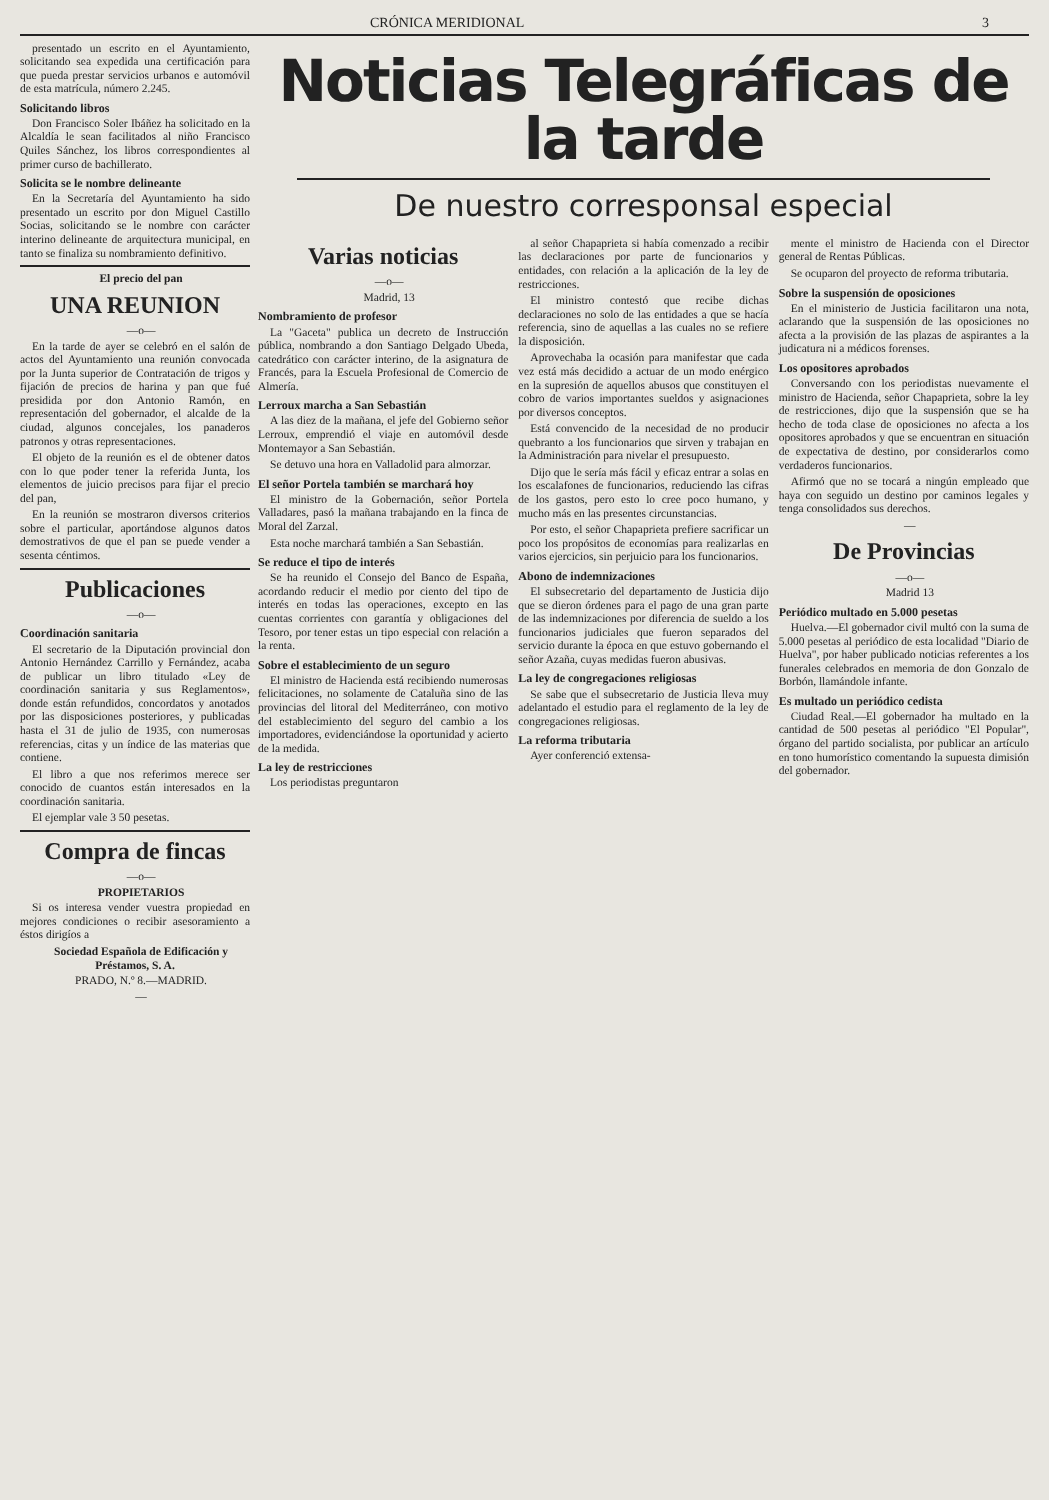CRÓNICA MERIDIONAL 3
presentado un escrito en el Ayuntamiento, solicitando sea expedida una certificación para que pueda prestar servicios urbanos e automóvil de esta matrícula, número 2.245.
Solicitando libros
Don Francisco Soler Ibáñez ha solicitado en la Alcaldía le sean facilitados al niño Francisco Quiles Sánchez, los libros correspondientes al primer curso de bachillerato.
Solicita se le nombre delineante
En la Secretaría del Ayuntamiento ha sido presentado un escrito por don Miguel Castillo Socias, solicitando se le nombre con carácter interino delineante de arquitectura municipal, en tanto se finaliza su nombramiento definitivo.
El precio del pan
UNA REUNION
—o—
En la tarde de ayer se celebró en el salón de actos del Ayuntamiento una reunión convocada por la Junta superior de Contratación de trigos y fijación de precios de harina y pan que fué presidida por don Antonio Ramón, en representación del gobernador, el alcalde de la ciudad, algunos concejales, los panaderos patronos y otras representaciones.
El objeto de la reunión es el de obtener datos con lo que poder tener la referida Junta, los elementos de juicio precisos para fijar el precio del pan,
En la reunión se mostraron diversos criterios sobre el particular, aportándose algunos datos demostrativos de que el pan se puede vender a sesenta céntimos.
Publicaciones
—o—
Coordinación sanitaria
El secretario de la Diputación provincial don Antonio Hernández Carrillo y Fernández, acaba de publicar un libro titulado «Ley de coordinación sanitaria y sus Reglamentos», donde están refundidos, concordatos y anotados por las disposiciones posteriores, y publicadas hasta el 31 de julio de 1935, con numerosas referencias, citas y un índice de las materias que contiene.
El libro a que nos referimos merece ser conocido de cuantos están interesados en la coordinación sanitaria.
El ejemplar vale 3 50 pesetas.
Compra de fincas
—o—
PROPIETARIOS
Si os interesa vender vuestra propiedad en mejores condiciones o recibir asesoramiento a éstos dirigíos a
Sociedad Española de Edificación y Préstamos, S. A.
PRADO, N.º 8.—MADRID.
—
Noticias Telegráficas de la tarde
De nuestro corresponsal especial
Varias noticias
—o—
Madrid, 13
Nombramiento de profesor
La "Gaceta" publica un decreto de Instrucción pública, nombrando a don Santiago Delgado Ubeda, catedrático con carácter interino, de la asignatura de Francés, para la Escuela Profesional de Comercio de Almería.
Lerroux marcha a San Sebastián
A las diez de la mañana, el jefe del Gobierno señor Lerroux, emprendió el viaje en automóvil desde Montemayor a San Sebastián.
Se detuvo una hora en Valladolid para almorzar.
El señor Portela también se marchará hoy
El ministro de la Gobernación, señor Portela Valladares, pasó la mañana trabajando en la finca de Moral del Zarzal.
Esta noche marchará también a San Sebastián.
Se reduce el tipo de interés
Se ha reunido el Consejo del Banco de España, acordando reducir el medio por ciento del tipo de interés en todas las operaciones, excepto en las cuentas corrientes con garantía y obligaciones del Tesoro, por tener estas un tipo especial con relación a la renta.
Sobre el establecimiento de un seguro
El ministro de Hacienda está recibiendo numerosas felicitaciones, no solamente de Cataluña sino de las provincias del litoral del Mediterráneo, con motivo del establecimiento del seguro del cambio a los importadores, evidenciándose la oportunidad y acierto de la medida.
La ley de restricciones
Los periodistas preguntaron
al señor Chapaprieta si había comenzado a recibir las declaraciones por parte de funcionarios y entidades, con relación a la aplicación de la ley de restricciones.
El ministro contestó que recibe dichas declaraciones no solo de las entidades a que se hacía referencia, sino de aquellas a las cuales no se refiere la disposición.
Aprovechaba la ocasión para manifestar que cada vez está más decidido a actuar de un modo enérgico en la supresión de aquellos abusos que constituyen el cobro de varios importantes sueldos y asignaciones por diversos conceptos.
Está convencido de la necesidad de no producir quebranto a los funcionarios que sirven y trabajan en la Administración para nivelar el presupuesto.
Dijo que le sería más fácil y eficaz entrar a solas en los escalafones de funcionarios, reduciendo las cifras de los gastos, pero esto lo cree poco humano, y mucho más en las presentes circunstancias.
Por esto, el señor Chapaprieta prefiere sacrificar un poco los propósitos de economías para realizarlas en varios ejercicios, sin perjuicio para los funcionarios.
Abono de indemnizaciones
El subsecretario del departamento de Justicia dijo que se dieron órdenes para el pago de una gran parte de las indemnizaciones por diferencia de sueldo a los funcionarios judiciales que fueron separados del servicio durante la época en que estuvo gobernando el señor Azaña, cuyas medidas fueron abusivas.
La ley de congregaciones religiosas
Se sabe que el subsecretario de Justicia lleva muy adelantado el estudio para el reglamento de la ley de congregaciones religiosas.
La reforma tributaria
Ayer conferenció extensa-
mente el ministro de Hacienda con el Director general de Rentas Públicas.
Se ocuparon del proyecto de reforma tributaria.
Sobre la suspensión de oposiciones
En el ministerio de Justicia facilitaron una nota, aclarando que la suspensión de las oposiciones no afecta a la provisión de las plazas de aspirantes a la judicatura ni a médicos forenses.
Los opositores aprobados
Conversando con los periodistas nuevamente el ministro de Hacienda, señor Chapaprieta, sobre la ley de restricciones, dijo que la suspensión que se ha hecho de toda clase de oposiciones no afecta a los opositores aprobados y que se encuentran en situación de expectativa de destino, por considerarlos como verdaderos funcionarios.
Afirmó que no se tocará a ningún empleado que haya con seguido un destino por caminos legales y tenga consolidados sus derechos.
—
De Provincias
—o—
Madrid 13
Periódico multado en 5.000 pesetas
Huelva.—El gobernador civil multó con la suma de 5.000 pesetas al periódico de esta localidad "Diario de Huelva", por haber publicado noticias referentes a los funerales celebrados en memoria de don Gonzalo de Borbón, llamándole infante.
Es multado un periódico cedista
Ciudad Real.—El gobernador ha multado en la cantidad de 500 pesetas al periódico "El Popular", órgano del partido socialista, por publicar an artículo en tono humorístico comentando la supuesta dimisión del gobernador.